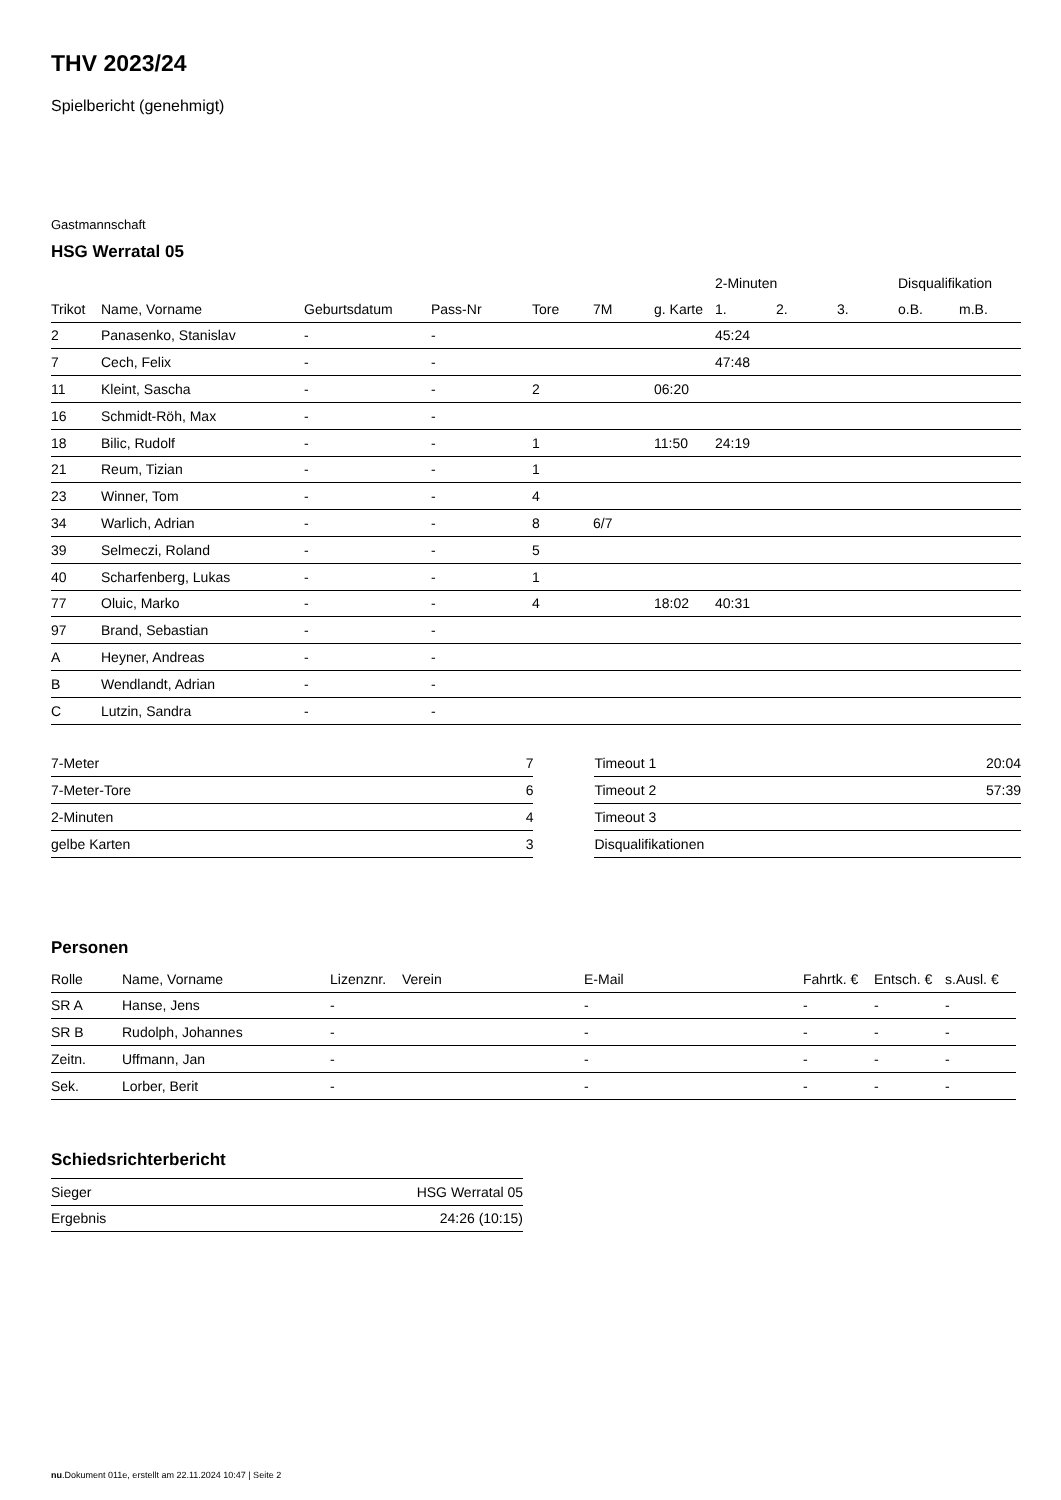THV 2023/24
Spielbericht (genehmigt)
Gastmannschaft
HSG Werratal 05
| | | | | | | | 2-Minuten | | | Disqualifikation | |
| --- | --- | --- | --- | --- | --- | --- | --- | --- | --- | --- | --- |
| Trikot | Name, Vorname | Geburtsdatum | Pass-Nr | Tore | 7M | g. Karte | 1. | 2. | 3. | o.B. | m.B. |
| 2 | Panasenko, Stanislav | - | - | | | | 45:24 | | | | |
| 7 | Cech, Felix | - | - | | | | 47:48 | | | | |
| 11 | Kleint, Sascha | - | - | 2 | | 06:20 | | | | | |
| 16 | Schmidt-Röh, Max | - | - | | | | | | | | |
| 18 | Bilic, Rudolf | - | - | 1 | | 11:50 | 24:19 | | | | |
| 21 | Reum, Tizian | - | - | 1 | | | | | | | |
| 23 | Winner, Tom | - | - | 4 | | | | | | | |
| 34 | Warlich, Adrian | - | - | 8 | 6/7 | | | | | | |
| 39 | Selmeczi, Roland | - | - | 5 | | | | | | | |
| 40 | Scharfenberg, Lukas | - | - | 1 | | | | | | | |
| 77 | Oluic, Marko | - | - | 4 | | 18:02 | 40:31 | | | | |
| 97 | Brand, Sebastian | - | - | | | | | | | | |
| A | Heyner, Andreas | - | - | | | | | | | | |
| B | Wendlandt, Adrian | - | - | | | | | | | | |
| C | Lutzin, Sandra | - | - | | | | | | | | |
| 7-Meter | 7 |
| 7-Meter-Tore | 6 |
| 2-Minuten | 4 |
| gelbe Karten | 3 |
| Timeout 1 | 20:04 |
| Timeout 2 | 57:39 |
| Timeout 3 | |
| Disqualifikationen | |
Personen
| Rolle | Name, Vorname | Lizenznr. | Verein | E-Mail | Fahrtk. € | Entsch. € | s.Ausl. € |
| --- | --- | --- | --- | --- | --- | --- | --- |
| SR A | Hanse, Jens | - | | - | - | - | - |
| SR B | Rudolph, Johannes | - | | - | - | - | - |
| Zeitn. | Uffmann, Jan | - | | - | - | - | - |
| Sek. | Lorber, Berit | - | | - | - | - | - |
Schiedsrichterbericht
| Sieger | HSG Werratal 05 |
| Ergebnis | 24:26 (10:15) |
nu.Dokument 011e, erstellt am 22.11.2024 10:47 | Seite 2